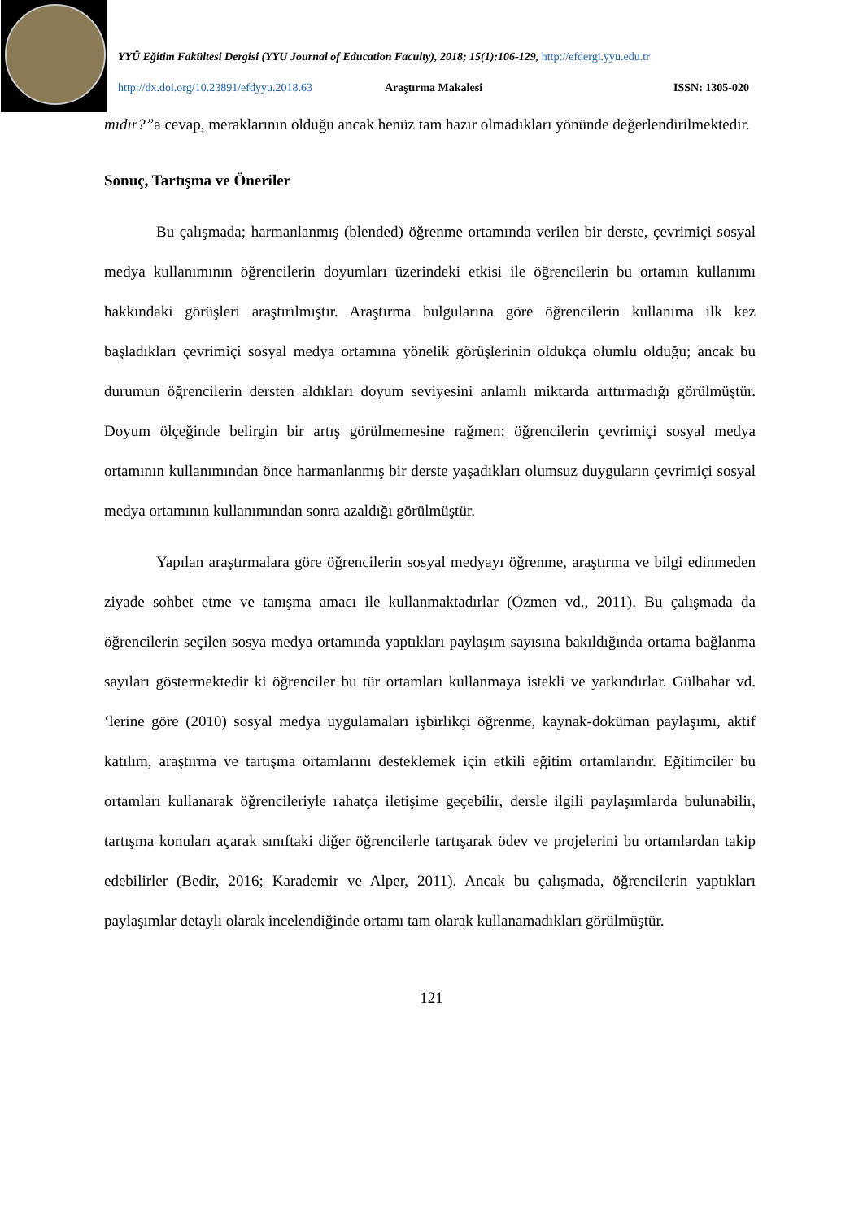YYÜ Eğitim Fakültesi Dergisi (YYU Journal of Education Faculty), 2018; 15(1):106-129, http://efdergi.yyu.edu.tr
http://dx.doi.org/10.23891/efdyyu.2018.63 Araştırma Makalesi ISSN: 1305-020
mıdır?”a cevap, meraklarının olduğu ancak henüz tam hazır olmadıkları yönünde değerlendirilmektedir.
Sonuç, Tartışma ve Öneriler
Bu çalışmada; harmanlanmış (blended) öğrenme ortamında verilen bir derste, çevrimiçi sosyal medya kullanımının öğrencilerin doyumları üzerindeki etkisi ile öğrencilerin bu ortamın kullanımı hakkındaki görüşleri araştırılmıştır. Araştırma bulgularına göre öğrencilerin kullanıma ilk kez başladıkları çevrimiçi sosyal medya ortamına yönelik görüşlerinin oldukça olumlu olduğu; ancak bu durumun öğrencilerin dersten aldıkları doyum seviyesini anlamlı miktarda arttırmadığı görülmüştür. Doyum ölçeğinde belirgin bir artış görülmemesine rağmen; öğrencilerin çevrimiçi sosyal medya ortamının kullanımından önce harmanlanmış bir derste yaşadıkları olumsuz duyguların çevrimiçi sosyal medya ortamının kullanımından sonra azaldığı görülmüştür.
Yapılan araştırmalara göre öğrencilerin sosyal medyayı öğrenme, araştırma ve bilgi edinmeden ziyade sohbet etme ve tanışma amacı ile kullanmaktadırlar (Özmen vd., 2011). Bu çalışmada da öğrencilerin seçilen sosya medya ortamında yaptıkları paylaşım sayısına bakıldığında ortama bağlanma sayıları göstermektedir ki öğrenciler bu tür ortamları kullanmaya istekli ve yatkındırlar. Gülbahar vd. ‘lerine göre (2010) sosyal medya uygulamaları işbirlikçi öğrenme, kaynak-doküman paylaşımı, aktif katılım, araştırma ve tartışma ortamlarını desteklemek için etkili eğitim ortamlarıdır. Eğitimciler bu ortamları kullanarak öğrencileriyle rahatça iletişime geçebilir, dersle ilgili paylaşımlarda bulunabilir, tartışma konuları açarak sınıftaki diğer öğrencilerle tartışarak ödev ve projelerini bu ortamlardan takip edebilirler (Bedir, 2016; Karademir ve Alper, 2011). Ancak bu çalışmada, öğrencilerin yaptıkları paylaşımlar detaylı olarak incelendiğinde ortamı tam olarak kullanamadıkları görülmüştür.
121